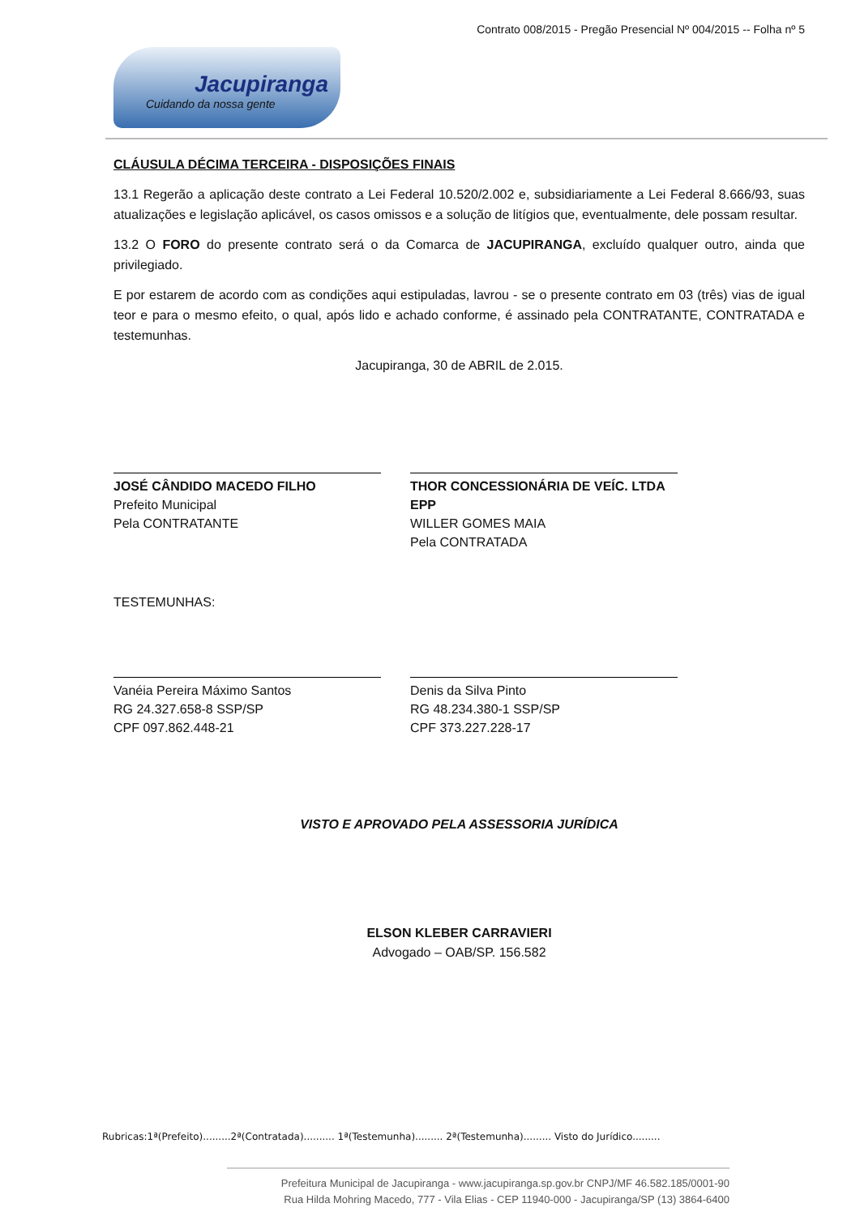Contrato 008/2015 - Pregão Presencial Nº 004/2015 -- Folha nº 5
Jacupiranga
Cuidando da nossa gente
CLÁUSULA DÉCIMA TERCEIRA - DISPOSIÇÕES FINAIS
13.1 Regerão a aplicação deste contrato a Lei Federal 10.520/2.002 e, subsidiariamente a Lei Federal 8.666/93, suas atualizações e legislação aplicável, os casos omissos e a solução de litígios que, eventualmente, dele possam resultar.
13.2 O FORO do presente contrato será o da Comarca de JACUPIRANGA, excluído qualquer outro, ainda que privilegiado.
E por estarem de acordo com as condições aqui estipuladas, lavrou - se o presente contrato em 03 (três) vias de igual teor e para o mesmo efeito, o qual, após lido e achado conforme, é assinado pela CONTRATANTE, CONTRATADA e testemunhas.
Jacupiranga, 30 de ABRIL de 2.015.
JOSÉ CÂNDIDO MACEDO FILHO
Prefeito Municipal
Pela CONTRATANTE
THOR CONCESSIONÁRIA DE VEÍC. LTDA EPP
WILLER GOMES MAIA
Pela CONTRATADA
TESTEMUNHAS:
Vanéia Pereira Máximo Santos
RG 24.327.658-8 SSP/SP
CPF 097.862.448-21
Denis da Silva Pinto
RG 48.234.380-1 SSP/SP
CPF 373.227.228-17
VISTO E APROVADO PELA ASSESSORIA JURÍDICA
ELSON KLEBER CARRAVIERI
Advogado – OAB/SP. 156.582
Rubricas:1ª(Prefeito).........2ª(Contratada).......... 1ª(Testemunha)......... 2ª(Testemunha)......... Visto do Jurídico.........
Prefeitura Municipal de Jacupiranga - www.jacupiranga.sp.gov.br CNPJ/MF 46.582.185/0001-90
Rua Hilda Mohring Macedo, 777 - Vila Elias - CEP 11940-000 - Jacupiranga/SP (13) 3864-6400